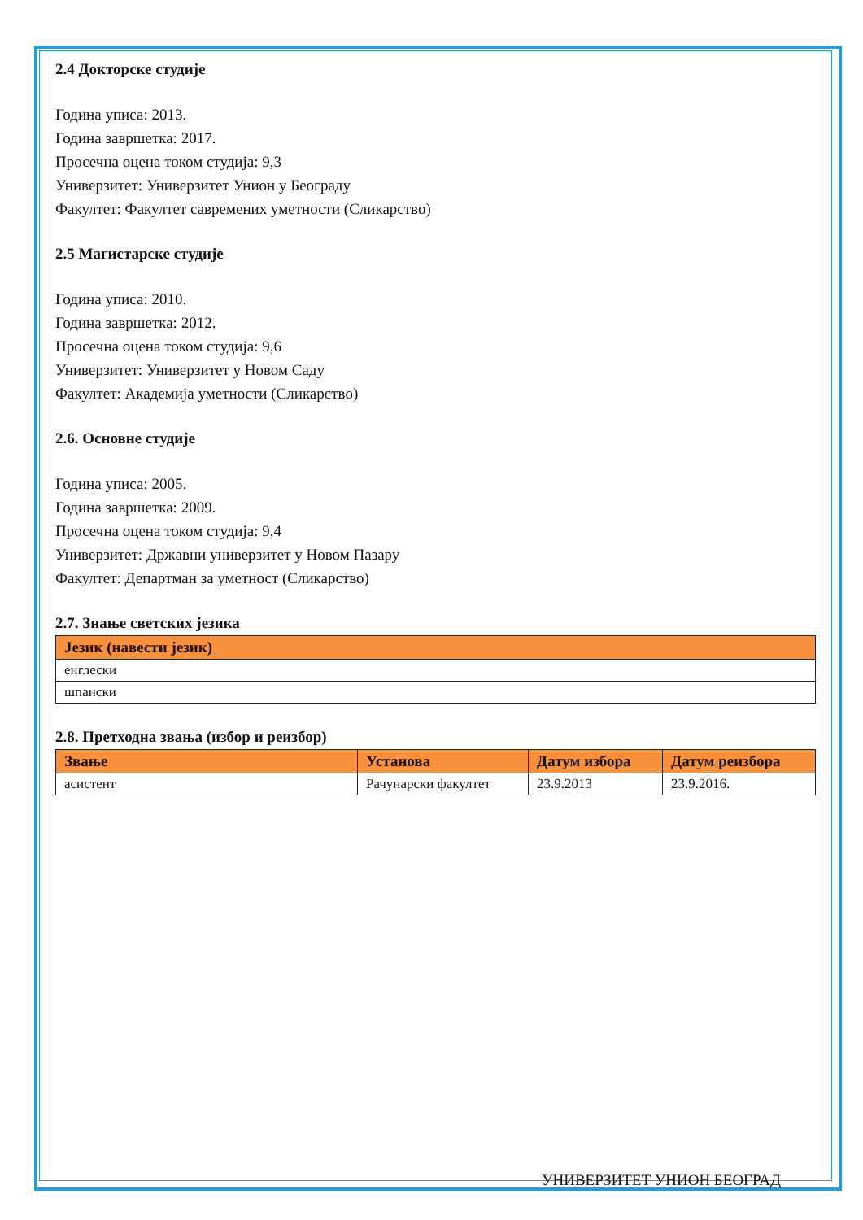2.4 Докторске студије
Година уписа: 2013.
Година завршетка: 2017.
Просечна оцена током студија: 9,3
Универзитет: Универзитет Унион у Београду
Факултет: Факултет савремених уметности (Сликарство)
2.5 Магистарске студије
Година уписа: 2010.
Година завршетка: 2012.
Просечна оцена током студија: 9,6
Универзитет: Универзитет у Новом Саду
Факултет: Академија уметности (Сликарство)
2.6. Основне студије
Година уписа: 2005.
Година завршетка: 2009.
Просечна оцена током студија: 9,4
Универзитет: Државни универзитет у Новом Пазару
Факултет: Департман за уметност (Сликарство)
2.7. Знање светских језика
| Језик (навести језик) |
| --- |
| енглески |
| шпански |
2.8. Претходна звања (избор и реизбор)
| Звање | Установа | Датум избора | Датум реизбора |
| --- | --- | --- | --- |
| асистент | Рачунарски факултет | 23.9.2013 | 23.9.2016. |
УНИВЕРЗИТЕТ УНИОН БЕОГРАД